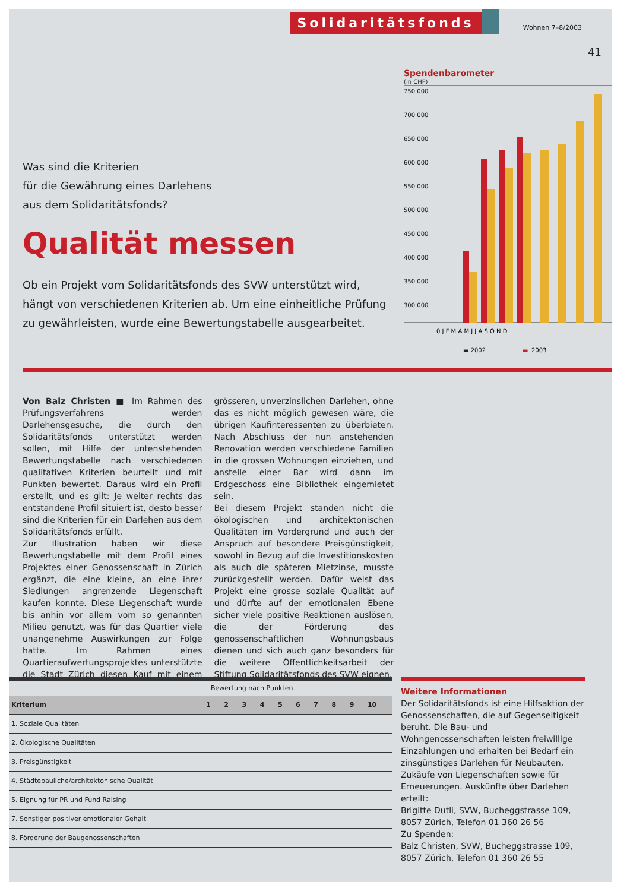Solidaritätsfonds Wohnen 7–8/2003
41
Was sind die Kriterien
für die Gewährung eines Darlehens
aus dem Solidaritätsfonds?
Qualität messen
Ob ein Projekt vom Solidaritätsfonds des SVW unterstützt wird, hängt von verschiedenen Kriterien ab. Um eine einheitliche Prüfung zu gewährleisten, wurde eine Bewertungstabelle ausgearbeitet.
Spendenbarometer
(in CHF)
750 000
700 000
650 000
600 000
550 000
500 000
450 000
400 000
350 000
300 000
0 J F M A M J J A S O N D
▬ 2002
▬
2003
Von Balz Christen ■ Im Rahmen des Prüfungsverfahrens werden Darlehensgesuche, die durch den Solidaritätsfonds unterstützt werden sollen, mit Hilfe der untenstehenden Bewertungstabelle nach verschiedenen qualitativen Kriterien beurteilt und mit Punkten bewertet. Daraus wird ein Profil erstellt, und es gilt: Je weiter rechts das entstandene Profil situiert ist, desto besser sind die Kriterien für ein Darlehen aus dem Solidaritätsfonds erfüllt.
Zur Illustration haben wir diese Bewertungstabelle mit dem Profil eines Projektes einer Genossenschaft in Zürich ergänzt, die eine kleine, an eine ihrer Siedlungen angrenzende Liegenschaft kaufen konnte. Diese Liegenschaft wurde bis anhin vor allem vom so genannten Milieu genutzt, was für das Quartier viele unangenehme Auswirkungen zur Folge hatte. Im Rahmen eines Quartieraufwertungsprojektes unterstützte die Stadt Zürich diesen Kauf mit einem grösseren, unverzinslichen Darlehen, ohne das es nicht möglich gewesen wäre, die übrigen Kaufinteressenten zu überbieten. Nach Abschluss der nun anstehenden Renovation werden verschiedene Familien in die grossen Wohnungen einziehen, und anstelle einer Bar wird dann im Erdgeschoss eine Bibliothek eingemietet sein.
Bei diesem Projekt standen nicht die ökologischen und architektonischen Qualitäten im Vordergrund und auch der Anspruch auf besondere Preisgünstigkeit, sowohl in Bezug auf die Investitionskosten als auch die späteren Mietzinse, musste zurückgestellt werden. Dafür weist das Projekt eine grosse soziale Qualität auf und dürfte auf der emotionalen Ebene sicher viele positive Reaktionen auslösen, die der Förderung des genossenschaftlichen Wohnungsbaus dienen und sich auch ganz besonders für die weitere Öffentlichkeitsarbeit der Stiftung Solidaritätsfonds des SVW eignen.
Bewertung nach Punkten
| Kriterium | 1 | 2 | 3 | 4 | 5 | 6 | 7 | 8 | 9 | 10 |
| --- | --- | --- | --- | --- | --- | --- | --- | --- | --- | --- |
| 1. Soziale Qualitäten | | | | | | | | | | |
| 2. Ökologische Qualitäten | | | | | | | | | | |
| 3. Preisgünstigkeit | | | | | | | | | | |
| 4. Städtebauliche/architektonische Qualität | | | | | | | | | | |
| 5. Eignung für PR und Fund Raising | | | | | | | | | | |
| 7. Sonstiger positiver emotionaler Gehalt | | | | | | | | | | |
| 8. Förderung der Baugenossenschaften | | | | | | | | | | |
Weitere Informationen
Der Solidaritätsfonds ist eine Hilfsaktion der Genossenschaften, die auf Gegenseitigkeit beruht. Die Bau- und Wohngenossenschaften leisten freiwillige Einzahlungen und erhalten bei Bedarf ein zinsgünstiges Darlehen für Neubauten, Zukäufe von Liegenschaften sowie für Erneuerungen. Auskünfte über Darlehen erteilt:
Brigitte Dutli, SVW, Bucheggstrasse 109, 8057 Zürich, Telefon 01 360 26 56
Zu Spenden:
Balz Christen, SVW, Bucheggstrasse 109, 8057 Zürich, Telefon 01 360 26 55